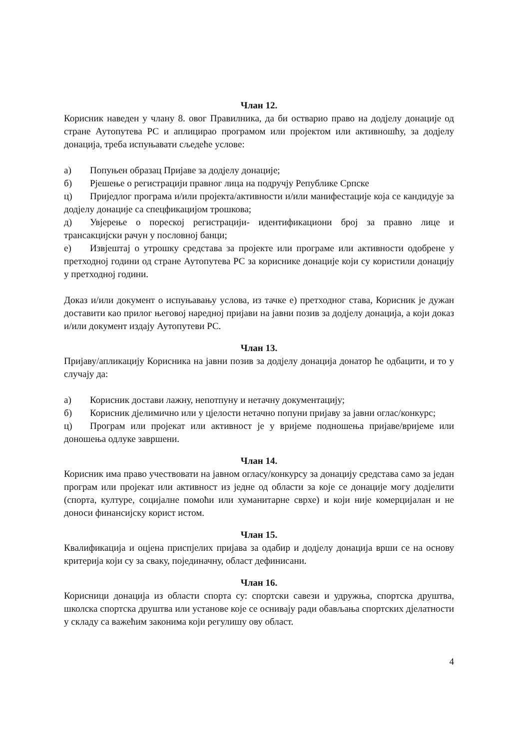Члан 12.
Корисник наведен у члану 8. овог Правилника, да би остварио право на додјелу донације од стране Аутопутева РС и аплицирао програмом или пројектом или активношћу, за додјелу донација, треба испуњавати сљедеће услове:
а) Попуњен образац Пријаве за додјелу донације;
б) Рјешење о регистрацији правног лица на подручју Републике Српске
ц) Приједлог програма и/или пројекта/активности и/или манифестације која се кандидује за додјелу донације са спецфикацијом трошкова;
д) Увјерење о пореској регистрацији- идентификациони број за правно лице и трансакцијски рачун у пословној банци;
е) Извјештај о утрошку средстава за пројекте или програме или активности одобрене у претходној години од стране Аутопутева РС за кориснике донације који су користили донацију у претходној години.
Доказ и/или документ о испуњавању услова, из тачке е) претходног става, Корисник је дужан доставити као прилог његовој наредној пријави на јавни позив за додјелу донација, а који доказ и/или документ издају Аутопутеви РС.
Члан 13.
Пријаву/апликацију Корисника на јавни позив за додјелу донација донатор ће одбацити, и то у случају да:
а) Корисник достави лажну, непотпуну и нетачну документацију;
б) Корисник дјелимично или у цјелости нетачно попуни пријаву за јавни оглас/конкурс;
ц) Програм или пројекат или активност је у вријеме подношења пријаве/вријеме или доношења одлуке завршени.
Члан 14.
Корисник има право учествовати на јавном огласу/конкурсу за донацију средстава само за један програм или пројекат или активност из једне од области за које се донације могу додјелити (спорта, културе, социјалне помоћи или хуманитарне сврхе) и који није комерцијалан и не доноси финансијску корист истом.
Члан 15.
Квалификација и оцјена приспјелих пријава за одабир и додјелу донација врши се на основу критерија који су за сваку, појединачну, област дефинисани.
Члан 16.
Корисници донација из области спорта су: спортски савези и удружња, спортска друштва, школска спортска друштва или установе које се оснивају ради обављања спортских дјелатности у складу са важећим законима који регулишу ову област.
4